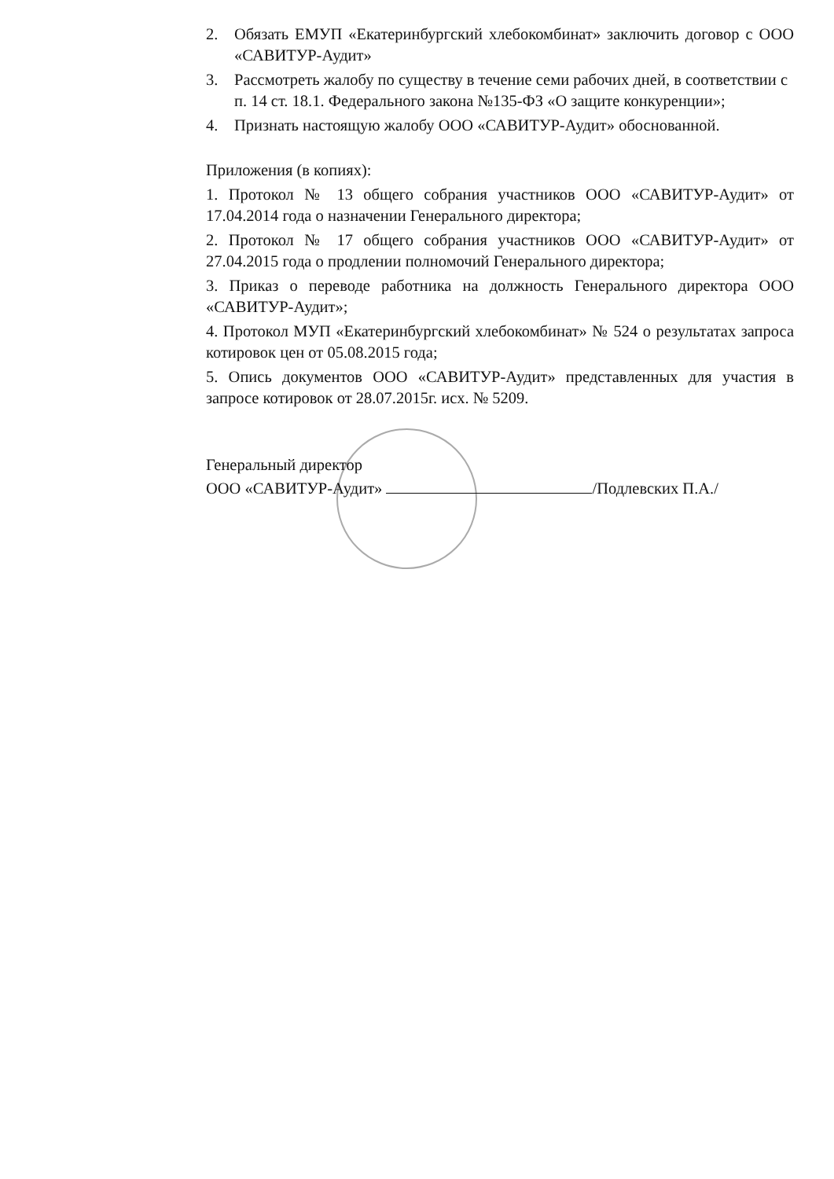2. Обязать ЕМУП «Екатеринбургский хлебокомбинат» заключить договор с ООО «САВИТУР-Аудит»
3. Рассмотреть жалобу по существу в течение семи рабочих дней, в соответствии с п. 14 ст. 18.1. Федерального закона №135-ФЗ «О защите конкуренции»;
4. Признать настоящую жалобу ООО «САВИТУР-Аудит» обоснованной.
Приложения (в копиях):
1. Протокол № 13 общего собрания участников ООО «САВИТУР-Аудит» от 17.04.2014 года о назначении Генерального директора;
2. Протокол № 17 общего собрания участников ООО «САВИТУР-Аудит» от 27.04.2015 года о продлении полномочий Генерального директора;
3. Приказ о переводе работника на должность Генерального директора ООО «САВИТУР-Аудит»;
4. Протокол МУП «Екатеринбургский хлебокомбинат» № 524 о результатах запроса котировок цен от 05.08.2015 года;
5. Опись документов ООО «САВИТУР-Аудит» представленных для участия в запросе котировок от 28.07.2015г. исх. № 5209.
Генеральный директор
ООО «САВИТУР-Аудит» /Подлевских П.А./